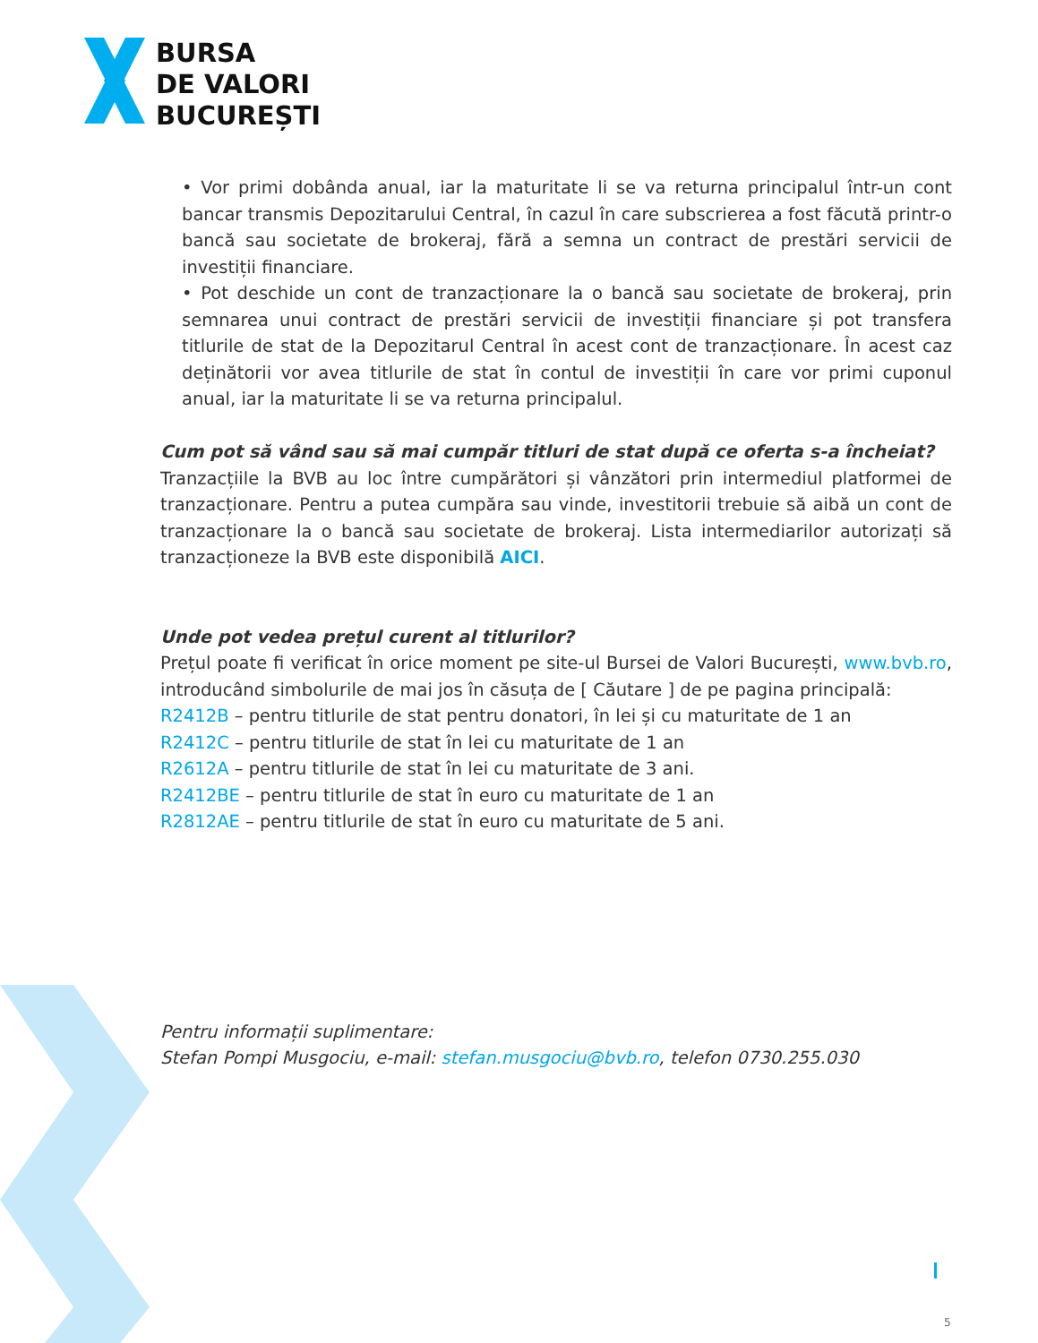BURSA
DE VALORI
BUCUREȘTI
• Vor primi dobânda anual, iar la maturitate li se va returna principalul într-un cont bancar transmis Depozitarului Central, în cazul în care subscrierea a fost făcută printr-o bancă sau societate de brokeraj, fără a semna un contract de prestări servicii de investiții financiare.
• Pot deschide un cont de tranzacționare la o bancă sau societate de brokeraj, prin semnarea unui contract de prestări servicii de investiții financiare și pot transfera titlurile de stat de la Depozitarul Central în acest cont de tranzacționare. În acest caz deținătorii vor avea titlurile de stat în contul de investiții în care vor primi cuponul anual, iar la maturitate li se va returna principalul.
Cum pot să vând sau să mai cumpăr titluri de stat după ce oferta s-a încheiat?
Tranzacțiile la BVB au loc între cumpărători și vânzători prin intermediul platformei de tranzacționare. Pentru a putea cumpăra sau vinde, investitorii trebuie să aibă un cont de tranzacționare la o bancă sau societate de brokeraj. Lista intermediarilor autorizați să tranzacționeze la BVB este disponibilă AICI.
Unde pot vedea prețul curent al titlurilor?
Prețul poate fi verificat în orice moment pe site-ul Bursei de Valori București, www.bvb.ro, introducând simbolurile de mai jos în căsuța de [ Căutare ] de pe pagina principală:
R2412B – pentru titlurile de stat pentru donatori, în lei și cu maturitate de 1 an
R2412C – pentru titlurile de stat în lei cu maturitate de 1 an
R2612A – pentru titlurile de stat în lei cu maturitate de 3 ani.
R2412BE – pentru titlurile de stat în euro cu maturitate de 1 an
R2812AE – pentru titlurile de stat în euro cu maturitate de 5 ani.
Pentru informații suplimentare:
Stefan Pompi Musgociu, e-mail: stefan.musgociu@bvb.ro, telefon 0730.255.030
5